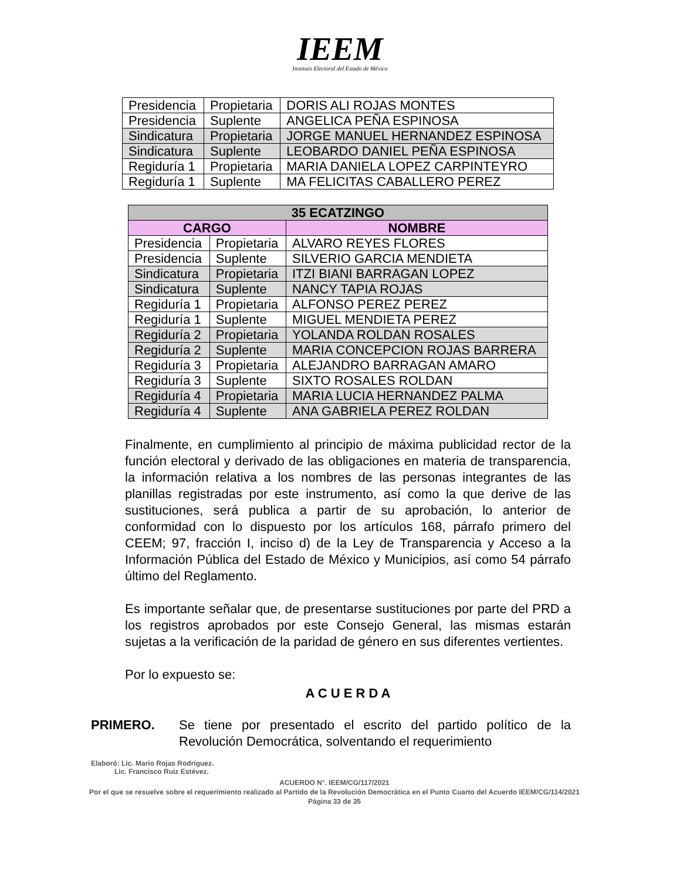IEEM
Instituto Electoral del Estado de México
| Presidencia | Propietaria | DORIS ALI ROJAS MONTES |
| Presidencia | Suplente | ANGELICA PEÑA ESPINOSA |
| Sindicatura | Propietaria | JORGE MANUEL HERNANDEZ ESPINOSA |
| Sindicatura | Suplente | LEOBARDO DANIEL PEÑA ESPINOSA |
| Regiduría 1 | Propietaria | MARIA DANIELA LOPEZ CARPINTEYRO |
| Regiduría 1 | Suplente | MA FELICITAS CABALLERO PEREZ |
| 35 ECATZINGO | | |
| --- | --- | --- |
| CARGO | | NOMBRE |
| Presidencia | Propietaria | ALVARO REYES FLORES |
| Presidencia | Suplente | SILVERIO GARCIA MENDIETA |
| Sindicatura | Propietaria | ITZI BIANI BARRAGAN LOPEZ |
| Sindicatura | Suplente | NANCY TAPIA ROJAS |
| Regiduría 1 | Propietaria | ALFONSO PEREZ PEREZ |
| Regiduría 1 | Suplente | MIGUEL MENDIETA PEREZ |
| Regiduría 2 | Propietaria | YOLANDA ROLDAN ROSALES |
| Regiduría 2 | Suplente | MARIA CONCEPCION ROJAS BARRERA |
| Regiduría 3 | Propietaria | ALEJANDRO BARRAGAN AMARO |
| Regiduría 3 | Suplente | SIXTO ROSALES ROLDAN |
| Regiduría 4 | Propietaria | MARIA LUCIA HERNANDEZ PALMA |
| Regiduría 4 | Suplente | ANA GABRIELA PEREZ ROLDAN |
Finalmente, en cumplimiento al principio de máxima publicidad rector de la función electoral y derivado de las obligaciones en materia de transparencia, la información relativa a los nombres de las personas integrantes de las planillas registradas por este instrumento, así como la que derive de las sustituciones, será publica a partir de su aprobación, lo anterior de conformidad con lo dispuesto por los artículos 168, párrafo primero del CEEM; 97, fracción I, inciso d) de la Ley de Transparencia y Acceso a la Información Pública del Estado de México y Municipios, así como 54 párrafo último del Reglamento.
Es importante señalar que, de presentarse sustituciones por parte del PRD a los registros aprobados por este Consejo General, las mismas estarán sujetas a la verificación de la paridad de género en sus diferentes vertientes.
Por lo expuesto se:
A C U E R D A
PRIMERO. Se tiene por presentado el escrito del partido político de la Revolución Democrática, solventando el requerimiento
Elaboró: Lic. Mario Rojas Rodríguez.
Lic. Francisco Ruiz Estévez.
ACUERDO N°. IEEM/CG/117/2021
Por el que se resuelve sobre el requerimiento realizado al Partido de la Revolución Democrática en el Punto Cuarto del Acuerdo IEEM/CG/114/2021
Página 33 de 35